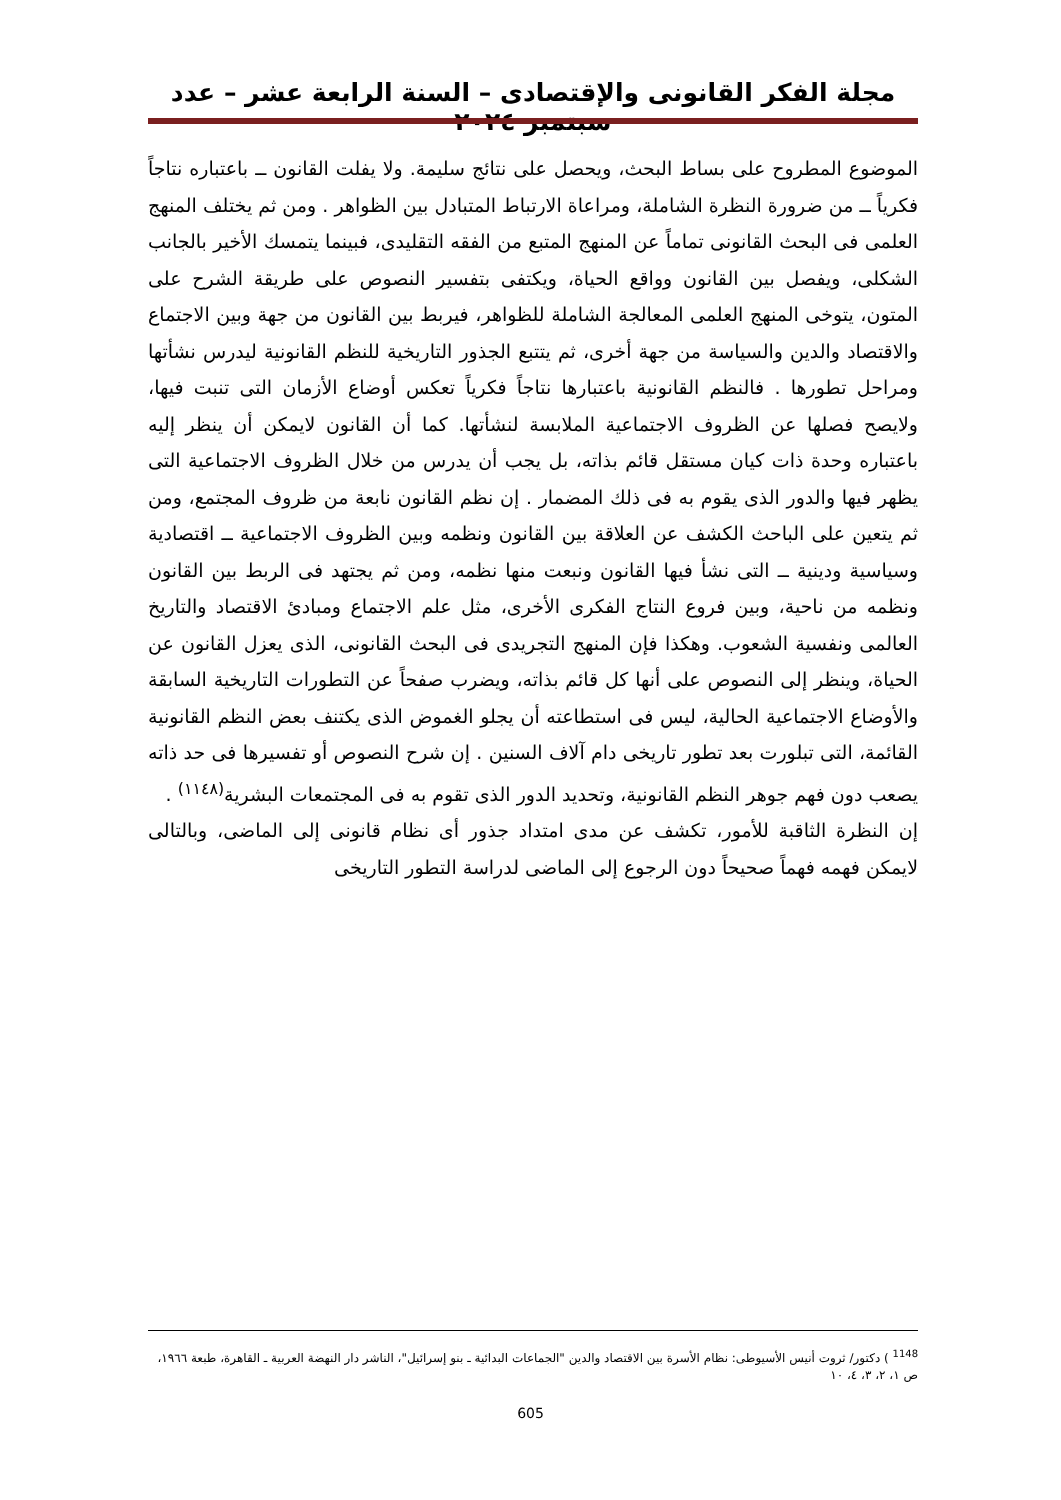مجلة الفكر القانونى والإقتصادى – السنة الرابعة عشر – عدد سبتمبر ٢٠٢٤
الموضوع المطروح على بساط البحث، ويحصل على نتائج سليمة. ولا يفلت القانون ــ باعتباره نتاجاً فكرياً ــ من ضرورة النظرة الشاملة، ومراعاة الارتباط المتبادل بين الظواهر . ومن ثم يختلف المنهج العلمى فى البحث القانونى تماماً عن المنهج المتبع من الفقه التقليدى، فبينما يتمسك الأخير بالجانب الشكلى، ويفصل بين القانون وواقع الحياة، ويكتفى بتفسير النصوص على طريقة الشرح على المتون، يتوخى المنهج العلمى المعالجة الشاملة للظواهر، فيربط بين القانون من جهة وبين الاجتماع والاقتصاد والدين والسياسة من جهة أخرى، ثم يتتبع الجذور التاريخية للنظم القانونية ليدرس نشأتها ومراحل تطورها . فالنظم القانونية باعتبارها نتاجاً فكرياً تعكس أوضاع الأزمان التى تنبت فيها، ولايصح فصلها عن الظروف الاجتماعية الملابسة لنشأتها. كما أن القانون لايمكن أن ينظر إليه باعتباره وحدة ذات كيان مستقل قائم بذاته، بل يجب أن يدرس من خلال الظروف الاجتماعية التى يظهر فيها والدور الذى يقوم به فى ذلك المضمار . إن نظم القانون نابعة من ظروف المجتمع، ومن ثم يتعين على الباحث الكشف عن العلاقة بين القانون ونظمه وبين الظروف الاجتماعية ــ اقتصادية وسياسية ودينية ــ التى نشأ فيها القانون ونبعت منها نظمه، ومن ثم يجتهد فى الربط بين القانون ونظمه من ناحية، وبين فروع النتاج الفكرى الأخرى، مثل علم الاجتماع ومبادئ الاقتصاد والتاريخ العالمى ونفسية الشعوب. وهكذا فإن المنهج التجريدى فى البحث القانونى، الذى يعزل القانون عن الحياة، وينظر إلى النصوص على أنها كل قائم بذاته، ويضرب صفحاً عن التطورات التاريخية السابقة والأوضاع الاجتماعية الحالية، ليس فى استطاعته أن يجلو الغموض الذى يكتنف بعض النظم القانونية القائمة، التى تبلورت بعد تطور تاريخى دام آلاف السنين . إن شرح النصوص أو تفسيرها فى حد ذاته يصعب دون فهم جوهر النظم القانونية، وتحديد الدور الذى تقوم به فى المجتمعات البشرية<sup>(١١٤٨)</sup> .
إن النظرة الثاقبة للأمور، تكشف عن مدى امتداد جذور أى نظام قانونى إلى الماضى، وبالتالى لايمكن فهمه فهماً صحيحاً دون الرجوع إلى الماضى لدراسة التطور التاريخى
<sup>1148</sup> ) دكتور/ ثروت أنيس الأسيوطى: نظام الأسرة بين الاقتصاد والدين "الجماعات البدائية ـ بنو إسرائيل"، الناشر دار النهضة العربية ـ القاهرة، طبعة ١٩٦٦، ص ١، ٢، ٣، ٤، ١٠
605